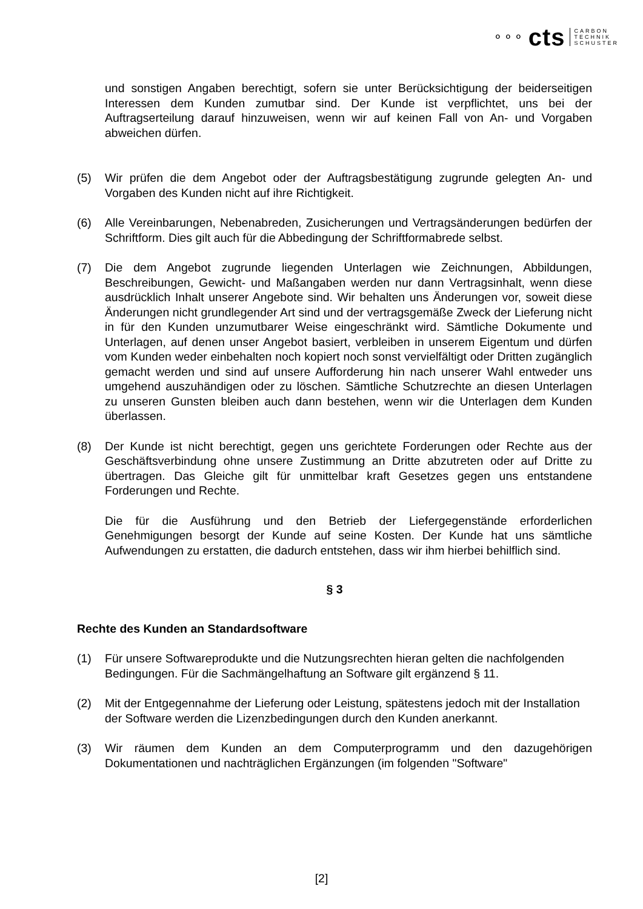⚬⚬⚬ cts CARBON
TECHNIK
SCHUSTER
und sonstigen Angaben berechtigt, sofern sie unter Berücksichtigung der beiderseitigen Interessen dem Kunden zumutbar sind. Der Kunde ist verpflichtet, uns bei der Auftragserteilung darauf hinzuweisen, wenn wir auf keinen Fall von An- und Vorgaben abweichen dürfen.
(5) Wir prüfen die dem Angebot oder der Auftragsbestätigung zugrunde gelegten An- und Vorgaben des Kunden nicht auf ihre Richtigkeit.
(6) Alle Vereinbarungen, Nebenabreden, Zusicherungen und Vertragsänderungen bedürfen der Schriftform. Dies gilt auch für die Abbedingung der Schriftformabrede selbst.
(7) Die dem Angebot zugrunde liegenden Unterlagen wie Zeichnungen, Abbildungen, Beschreibungen, Gewicht- und Maßangaben werden nur dann Vertragsinhalt, wenn diese ausdrücklich Inhalt unserer Angebote sind. Wir behalten uns Änderungen vor, soweit diese Änderungen nicht grundlegender Art sind und der vertragsgemäße Zweck der Lieferung nicht in für den Kunden unzumutbarer Weise eingeschränkt wird. Sämtliche Dokumente und Unterlagen, auf denen unser Angebot basiert, verbleiben in unserem Eigentum und dürfen vom Kunden weder einbehalten noch kopiert noch sonst vervielfältigt oder Dritten zugänglich gemacht werden und sind auf unsere Aufforderung hin nach unserer Wahl entweder uns umgehend auszuhändigen oder zu löschen. Sämtliche Schutzrechte an diesen Unterlagen zu unseren Gunsten bleiben auch dann bestehen, wenn wir die Unterlagen dem Kunden überlassen.
(8) Der Kunde ist nicht berechtigt, gegen uns gerichtete Forderungen oder Rechte aus der Geschäftsverbindung ohne unsere Zustimmung an Dritte abzutreten oder auf Dritte zu übertragen. Das Gleiche gilt für unmittelbar kraft Gesetzes gegen uns entstandene Forderungen und Rechte.
Die für die Ausführung und den Betrieb der Liefergegenstände erforderlichen Genehmigungen besorgt der Kunde auf seine Kosten. Der Kunde hat uns sämtliche Aufwendungen zu erstatten, die dadurch entstehen, dass wir ihm hierbei behilflich sind.
§ 3
Rechte des Kunden an Standardsoftware
(1) Für unsere Softwareprodukte und die Nutzungsrechten hieran gelten die nachfolgenden Bedingungen. Für die Sachmängelhaftung an Software gilt ergänzend § 11.
(2) Mit der Entgegennahme der Lieferung oder Leistung, spätestens jedoch mit der Installation der Software werden die Lizenzbedingungen durch den Kunden anerkannt.
(3) Wir räumen dem Kunden an dem Computerprogramm und den dazugehörigen Dokumentationen und nachträglichen Ergänzungen (im folgenden "Software"
[2]